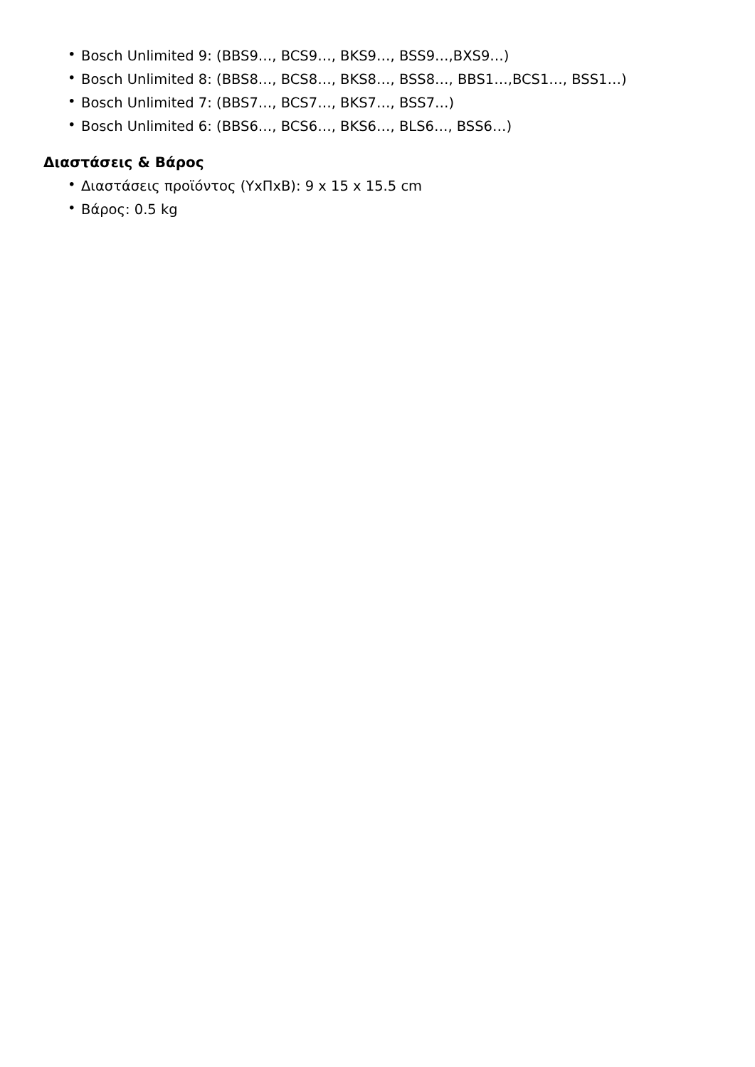• Bosch Unlimited 9: (BBS9…, BCS9…, BKS9…, BSS9…,BXS9…)
• Bosch Unlimited 8: (BBS8…, BCS8…, BKS8…, BSS8…, BBS1…,BCS1…, BSS1…)
• Bosch Unlimited 7: (BBS7…, BCS7…, BKS7…, BSS7…)
• Bosch Unlimited 6: (BBS6…, BCS6…, BKS6…, BLS6…, BSS6…)
Διαστάσεις & Βάρος
• Διαστάσεις προϊόντος (ΥxΠxΒ): 9 x 15 x 15.5 cm
• Βάρος: 0.5 kg